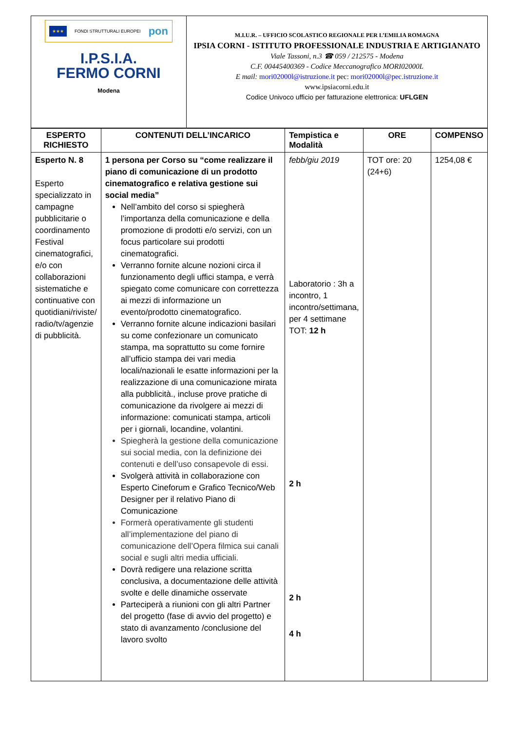| ★★★ FONDI STRUTTURALI EUROPEI pon I.P.S.I.A. FERMO CORNI Modena | M.I.U.R. – UFFICIO SCOLASTICO REGIONALE PER L’EMILIA ROMAGNA IPSIA CORNI - ISTITUTO PROFESSIONALE INDUSTRIA E ARTIGIANATO Viale Tassoni, n.3 ☎ 059 / 212575 - Modena C.F. 00445400369 - Codice Meccanografico MORI02000L E mail: mori02000l@istruzione.it pec: mori02000l@pec.istruzione.it www.ipsiacorni.edu.it Codice Univoco ufficio per fatturazione elettronica: UFLGEN |
| ESPERTO RICHIESTO | CONTENUTI DELL’INCARICO | Tempistica e Modalità | ORE | COMPENSO |
| --- | --- | --- | --- | --- |
| Esperto N. 8 Esperto specializzato in campagne pubblicitarie o coordinamento Festival cinematografici, e/o con collaborazioni sistematiche e continuative con quotidiani/riviste/ radio/tv/agenzie di pubblicità. | 1 persona per Corso su “come realizzare il piano di comunicazione di un prodotto cinematografico e relativa gestione sui social media” Nell’ambito del corso si spiegherà l’importanza della comunicazione e della promozione di prodotti e/o servizi, con un focus particolare sui prodotti cinematografici. Verranno fornite alcune nozioni circa il funzionamento degli uffici stampa, e verrà spiegato come comunicare con correttezza ai mezzi di informazione un evento/prodotto cinematografico. Verranno fornite alcune indicazioni basilari su come confezionare un comunicato stampa, ma soprattutto su come fornire all’ufficio stampa dei vari media locali/nazionali le esatte informazioni per la realizzazione di una comunicazione mirata alla pubblicità., incluse prove pratiche di comunicazione da rivolgere ai mezzi di informazione: comunicati stampa, articoli per i giornali, locandine, volantini. Spiegherà la gestione della comunicazione sui social media, con la definizione dei contenuti e dell’uso consapevole di essi. Svolgerà attività in collaborazione con Esperto Cineforum e Grafico Tecnico/Web Designer per il relativo Piano di Comunicazione Formerà operativamente gli studenti all’implementazione del piano di comunicazione dell’Opera filmica sui canali social e sugli altri media ufficiali. Dovrà redigere una relazione scritta conclusiva, a documentazione delle attività svolte e delle dinamiche osservate Parteciperà a riunioni con gli altri Partner del progetto (fase di avvio del progetto) e stato di avanzamento /conclusione del lavoro svolto | febb/giu 2019 Laboratorio : 3h a incontro, 1 incontro/settimana, per 4 settimane TOT: 12 h 2 h 2 h 4 h | TOT ore: 20 (24+6) | 1254,08 € |